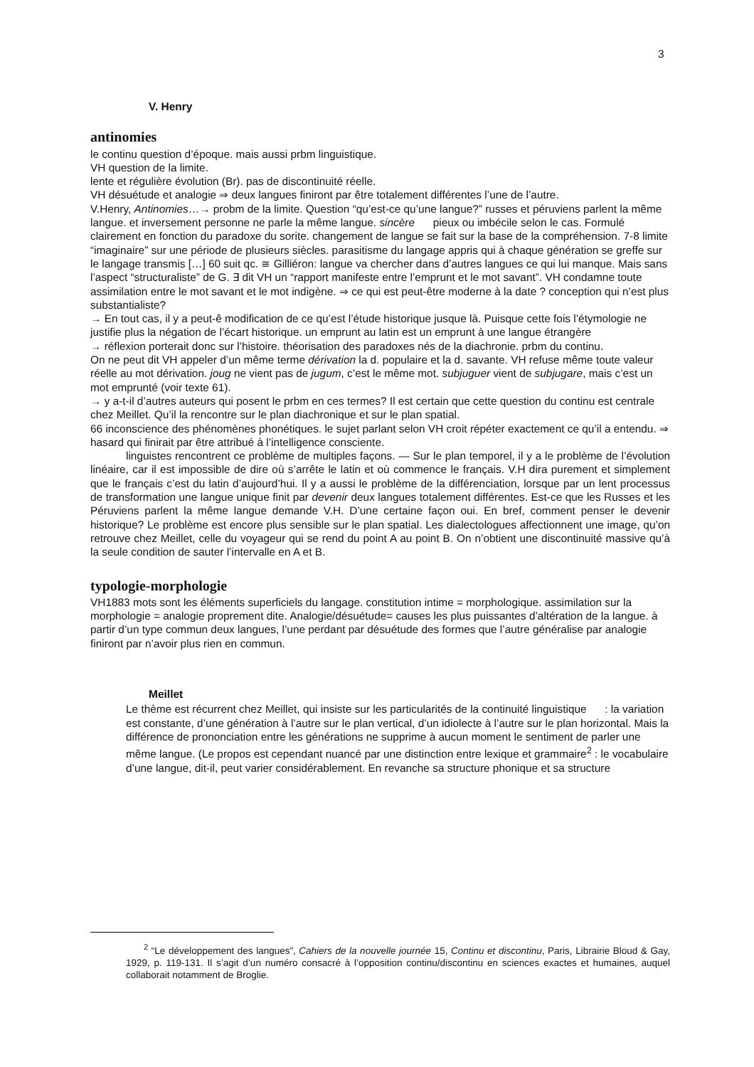3
V. Henry
antinomies
le continu question d’époque. mais aussi prbm linguistique.
VH question de la limite.
lente et régulière évolution (Br). pas de discontinuité réelle.
VH désuétude et analogie ⇒ deux langues finiront par être totalement différentes l’une de l’autre.
V.Henry, Antinomies…→ probm de la limite. Question “qu’est-ce qu’une langue?” russes et péruviens parlent la même langue. et inversement personne ne parle la même langue. sincère pieux ou imbécile selon le cas. Formulé clairement en fonction du paradoxe du sorite. changement de langue se fait sur la base de la compréhension. 7-8 limite “imaginaire” sur une période de plusieurs siècles. parasitisme du langage appris qui à chaque génération se greffe sur le langage transmis […] 60 suit qc. ≅ Gilliéron: langue va chercher dans d’autres langues ce qui lui manque. Mais sans l’aspect “structuraliste” de G. ∃ dit VH un “rapport manifeste entre l’emprunt et le mot savant”. VH condamne toute assimilation entre le mot savant et le mot indigène. ⇒ ce qui est peut-être moderne à la date ? conception qui n’est plus substantialiste?
→ En tout cas, il y a peut-ê modification de ce qu’est l’étude historique jusque là. Puisque cette fois l’étymologie ne justifie plus la négation de l’écart historique. un emprunt au latin est un emprunt à une langue étrangère
→ réflexion porterait donc sur l’histoire. théorisation des paradoxes nés de la diachronie. prbm du continu.
On ne peut dit VH appeler d’un même terme dérivation la d. populaire et la d. savante. VH refuse même toute valeur réelle au mot dérivation. joug ne vient pas de jugum, c’est le même mot. subjuguer vient de subjugare, mais c’est un mot emprunté (voir texte 61).
→ y a-t-il d’autres auteurs qui posent le prbm en ces termes? Il est certain que cette question du continu est centrale chez Meillet. Qu’il la rencontre sur le plan diachronique et sur le plan spatial.
66 inconscience des phénomènes phonétiques. le sujet parlant selon VH croit répéter exactement ce qu’il a entendu. ⇒ hasard qui finirait par être attribué à l’intelligence consciente.
linguistes rencontrent ce problème de multiples façons. — Sur le plan temporel, il y a le problème de l’évolution linéaire, car il est impossible de dire où s’arrête le latin et où commence le français. V.H dira purement et simplement que le français c’est du latin d’aujourd’hui. Il y a aussi le problème de la différenciation, lorsque par un lent processus de transformation une langue unique finit par devenir deux langues totalement différentes. Est-ce que les Russes et les Péruviens parlent la même langue demande V.H. D’une certaine façon oui. En bref, comment penser le devenir historique? Le problème est encore plus sensible sur le plan spatial. Les dialectologues affectionnent une image, qu’on retrouve chez Meillet, celle du voyageur qui se rend du point A au point B. On n’obtient une discontinuité massive qu’à la seule condition de sauter l’intervalle en A et B.
typologie-morphologie
VH1883 mots sont les éléments superficiels du langage. constitution intime = morphologique. assimilation sur la morphologie = analogie proprement dite. Analogie/désuétude= causes les plus puissantes d’altération de la langue. à partir d’un type commun deux langues, l’une perdant par désuétude des formes que l’autre généralise par analogie finiront par n’avoir plus rien en commun.
Meillet
Le thème est récurrent chez Meillet, qui insiste sur les particularités de la continuité linguistique : la variation est constante, d’une génération à l’autre sur le plan vertical, d’un idiolecte à l’autre sur le plan horizontal. Mais la différence de prononciation entre les générations ne supprime à aucun moment le sentiment de parler une même langue. (Le propos est cependant nuancé par une distinction entre lexique et grammaire<sup>2</sup> : le vocabulaire d’une langue, dit-il, peut varier considérablement. En revanche sa structure phonique et sa structure
<sup>2</sup> “Le développement des langues”, Cahiers de la nouvelle journée 15, Continu et discontinu, Paris, Librairie Bloud & Gay, 1929, p. 119-131. Il s’agit d’un numéro consacré à l’opposition continu/discontinu en sciences exactes et humaines, auquel collaborait notamment de Broglie.